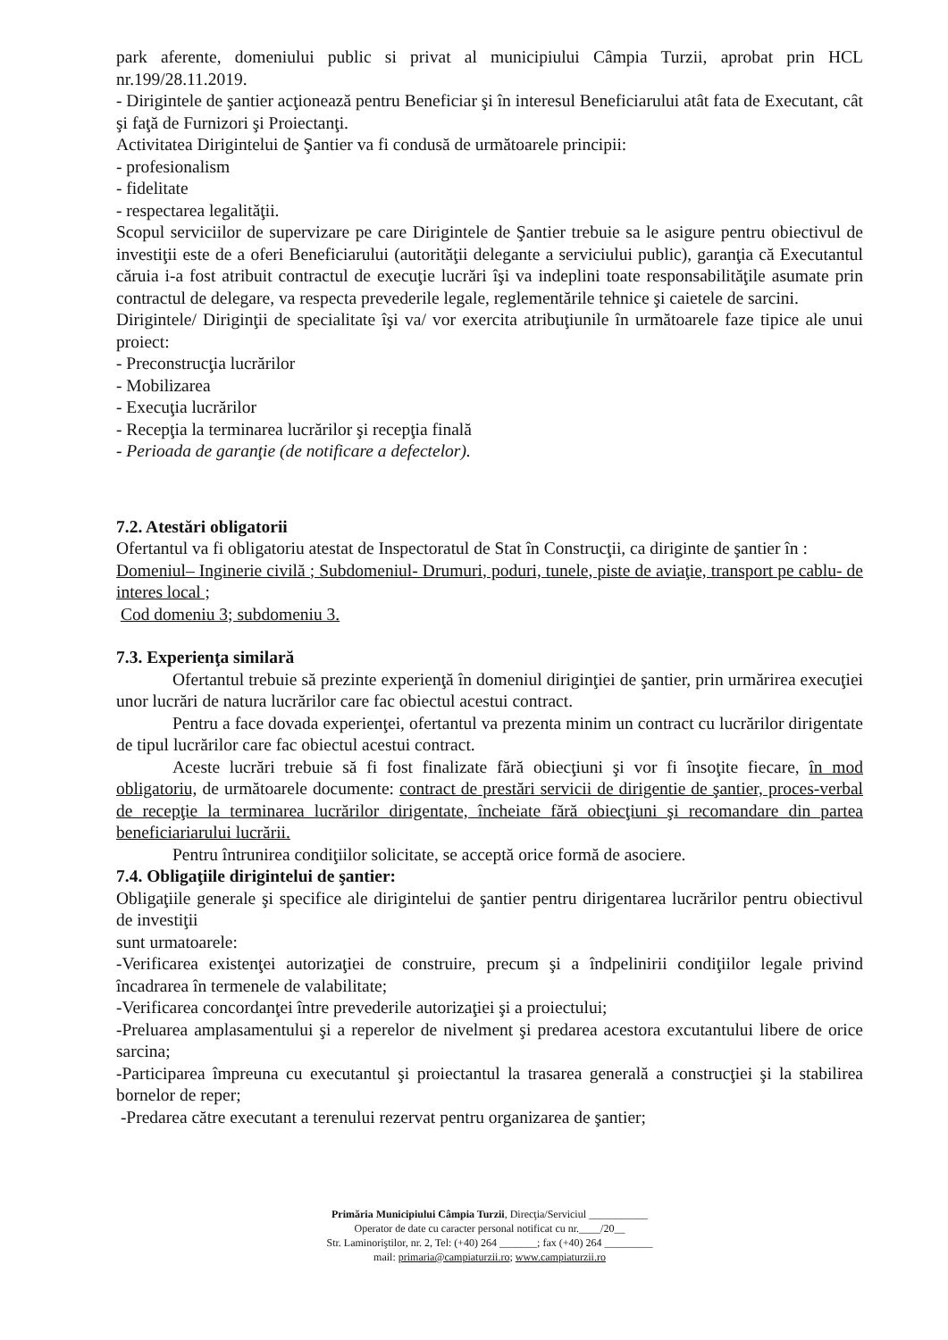park aferente, domeniului public si privat al municipiului Câmpia Turzii, aprobat prin HCL nr.199/28.11.2019.
- Dirigintele de şantier acţionează pentru Beneficiar şi în interesul Beneficiarului atât fata de Executant, cât şi faţă de Furnizori şi Proiectanţi.
Activitatea Dirigintelui de Şantier va fi condusă de următoarele principii:
- profesionalism
- fidelitate
- respectarea legalităţii.
Scopul serviciilor de supervizare pe care Dirigintele de Şantier trebuie sa le asigure pentru obiectivul de investiţii este de a oferi Beneficiarului (autorităţii delegante a serviciului public), garanţia că Executantul căruia i-a fost atribuit contractul de execuţie lucrări îşi va indeplini toate responsabilităţile asumate prin contractul de delegare, va respecta prevederile legale, reglementările tehnice şi caietele de sarcini.
Dirigintele/ Diriginţii de specialitate îşi va/ vor exercita atribuţiunile în următoarele faze tipice ale unui proiect:
- Preconstrucţia lucrărilor
- Mobilizarea
- Execuţia lucrărilor
- Recepţia la terminarea lucrărilor şi recepţia finală
- Perioada de garanţie (de notificare a defectelor).
7.2. Atestări obligatorii
Ofertantul va fi obligatoriu atestat de Inspectoratul de Stat în Construcţii, ca diriginte de şantier în :
Domeniul– Inginerie civilă ; Subdomeniul- Drumuri, poduri, tunele, piste de aviaţie, transport pe cablu- de interes local ;
Cod domeniu 3; subdomeniu 3.
7.3. Experienţa similară
Ofertantul trebuie să prezinte experienţă în domeniul diriginţiei de şantier, prin urmărirea execuţiei unor lucrări de natura lucrărilor care fac obiectul acestui contract.
Pentru a face dovada experienţei, ofertantul va prezenta minim un contract cu lucrărilor dirigentate de tipul lucrărilor care fac obiectul acestui contract.
Aceste lucrări trebuie să fi fost finalizate fără obiecţiuni şi vor fi însoţite fiecare, în mod obligatoriu, de următoarele documente: contract de prestări servicii de dirigentie de şantier, proces-verbal de recepţie la terminarea lucrărilor dirigentate, încheiate fără obiecţiuni şi recomandare din partea beneficiariarului lucrării.
Pentru întrunirea condiţiilor solicitate, se acceptă orice formă de asociere.
7.4. Obligaţiile dirigintelui de şantier:
Obligaţiile generale şi specifice ale dirigintelui de şantier pentru dirigentarea lucrărilor pentru obiectivul de investiţii
sunt urmatoarele:
-Verificarea existenţei autorizaţiei de construire, precum şi a îndpelinirii condiţiilor legale privind încadrarea în termenele de valabilitate;
-Verificarea concordanţei între prevederile autorizaţiei şi a proiectului;
-Preluarea amplasamentului şi a reperelor de nivelment şi predarea acestora excutantului libere de orice sarcina;
-Participarea împreuna cu executantul şi proiectantul la trasarea generală a construcţiei şi la stabilirea bornelor de reper;
-Predarea către executant a terenului rezervat pentru organizarea de şantier;
Primăria Municipiului Câmpia Turzii, Direcţia/Serviciul ___________
Operator de date cu caracter personal notificat cu nr.____/20__
Str. Laminoriştilor, nr. 2, Tel: (+40) 264 _______; fax (+40) 264 _________
mail: primaria@campiaturzii.ro; www.campiaturzii.ro